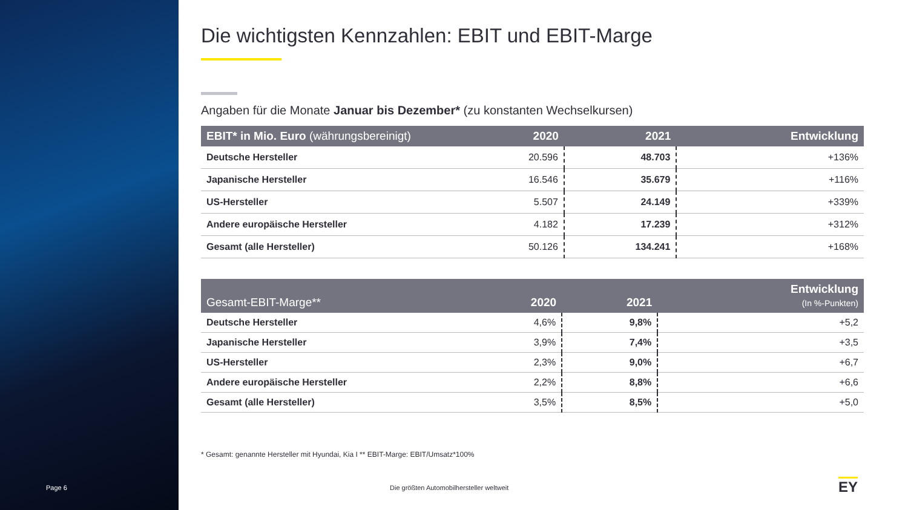Page 6
Die wichtigsten Kennzahlen: EBIT und EBIT-Marge
Angaben für die Monate Januar bis Dezember* (zu konstanten Wechselkursen)
| EBIT* in Mio. Euro (währungsbereinigt) | 2020 | 2021 | Entwicklung |
| --- | --- | --- | --- |
| Deutsche Hersteller | 20.596 | 48.703 | +136% |
| Japanische Hersteller | 16.546 | 35.679 | +116% |
| US-Hersteller | 5.507 | 24.149 | +339% |
| Andere europäische Hersteller | 4.182 | 17.239 | +312% |
| Gesamt (alle Hersteller) | 50.126 | 134.241 | +168% |
| Gesamt-EBIT-Marge** | 2020 | 2021 | Entwicklung (In %-Punkten) |
| --- | --- | --- | --- |
| Deutsche Hersteller | 4,6% | 9,8% | +5,2 |
| Japanische Hersteller | 3,9% | 7,4% | +3,5 |
| US-Hersteller | 2,3% | 9,0% | +6,7 |
| Andere europäische Hersteller | 2,2% | 8,8% | +6,6 |
| Gesamt (alle Hersteller) | 3,5% | 8,5% | +5,0 |
* Gesamt: genannte Hersteller mit Hyundai, Kia I ** EBIT-Marge: EBIT/Umsatz*100%
Die größten Automobilhersteller weltweit
EY